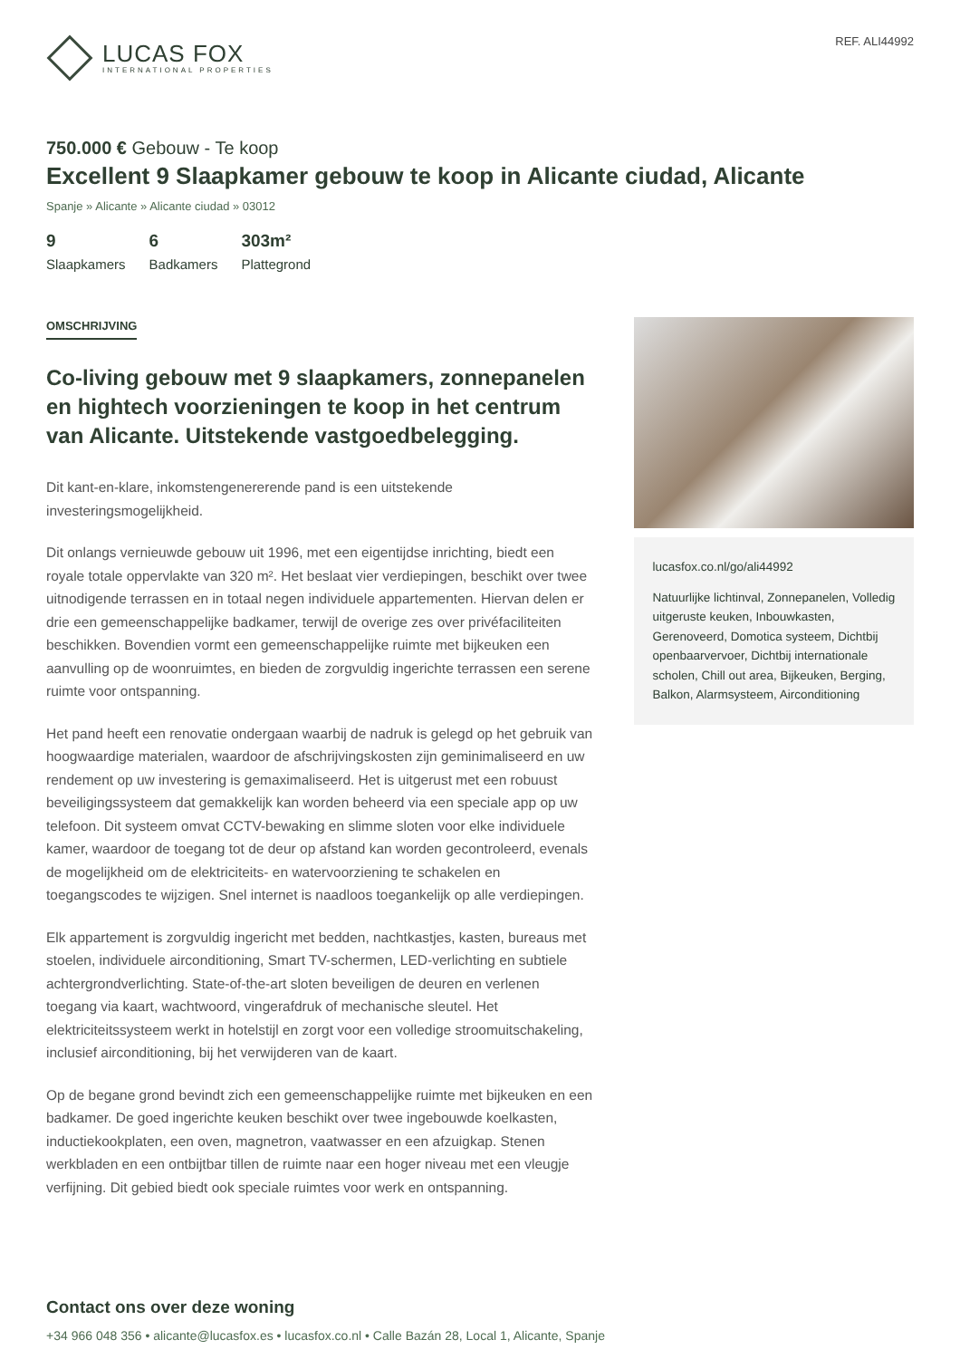LUCAS FOX
INTERNATIONAL PROPERTIES
REF. ALI44992
750.000 € Gebouw - Te koop
Excellent 9 Slaapkamer gebouw te koop in Alicante ciudad, Alicante
Spanje » Alicante » Alicante ciudad » 03012
9
Slaapkamers
6
Badkamers
303m²
Plattegrond
OMSCHRIJVING
Co-living gebouw met 9 slaapkamers, zonnepanelen en hightech voorzieningen te koop in het centrum van Alicante. Uitstekende vastgoedbelegging.
Dit kant-en-klare, inkomstengenererende pand is een uitstekende investeringsmogelijkheid.
Dit onlangs vernieuwde gebouw uit 1996, met een eigentijdse inrichting, biedt een royale totale oppervlakte van 320 m². Het beslaat vier verdiepingen, beschikt over twee uitnodigende terrassen en in totaal negen individuele appartementen. Hiervan delen er drie een gemeenschappelijke badkamer, terwijl de overige zes over privéfaciliteiten beschikken. Bovendien vormt een gemeenschappelijke ruimte met bijkeuken een aanvulling op de woonruimtes, en bieden de zorgvuldig ingerichte terrassen een serene ruimte voor ontspanning.
Het pand heeft een renovatie ondergaan waarbij de nadruk is gelegd op het gebruik van hoogwaardige materialen, waardoor de afschrijvingskosten zijn geminimaliseerd en uw rendement op uw investering is gemaximaliseerd. Het is uitgerust met een robuust beveiligingssysteem dat gemakkelijk kan worden beheerd via een speciale app op uw telefoon. Dit systeem omvat CCTV-bewaking en slimme sloten voor elke individuele kamer, waardoor de toegang tot de deur op afstand kan worden gecontroleerd, evenals de mogelijkheid om de elektriciteits- en watervoorziening te schakelen en toegangscodes te wijzigen. Snel internet is naadloos toegankelijk op alle verdiepingen.
Elk appartement is zorgvuldig ingericht met bedden, nachtkastjes, kasten, bureaus met stoelen, individuele airconditioning, Smart TV-schermen, LED-verlichting en subtiele achtergrondverlichting. State-of-the-art sloten beveiligen de deuren en verlenen toegang via kaart, wachtwoord, vingerafdruk of mechanische sleutel. Het elektriciteitssysteem werkt in hotelstijl en zorgt voor een volledige stroomuitschakeling, inclusief airconditioning, bij het verwijderen van de kaart.
Op de begane grond bevindt zich een gemeenschappelijke ruimte met bijkeuken en een badkamer. De goed ingerichte keuken beschikt over twee ingebouwde koelkasten, inductiekookplaten, een oven, magnetron, vaatwasser en een afzuigkap. Stenen werkbladen en een ontbijtbar tillen de ruimte naar een hoger niveau met een vleugje verfijning. Dit gebied biedt ook speciale ruimtes voor werk en ontspanning.
lucasfox.co.nl/go/ali44992
Natuurlijke lichtinval, Zonnepanelen, Volledig uitgeruste keuken, Inbouwkasten, Gerenoveerd, Domotica systeem, Dichtbij openbaarvervoer, Dichtbij internationale scholen, Chill out area, Bijkeuken, Berging, Balkon, Alarmsysteem, Airconditioning
Contact ons over deze woning
+34 966 048 356 • alicante@lucasfox.es • lucasfox.co.nl • Calle Bazán 28, Local 1, Alicante, Spanje